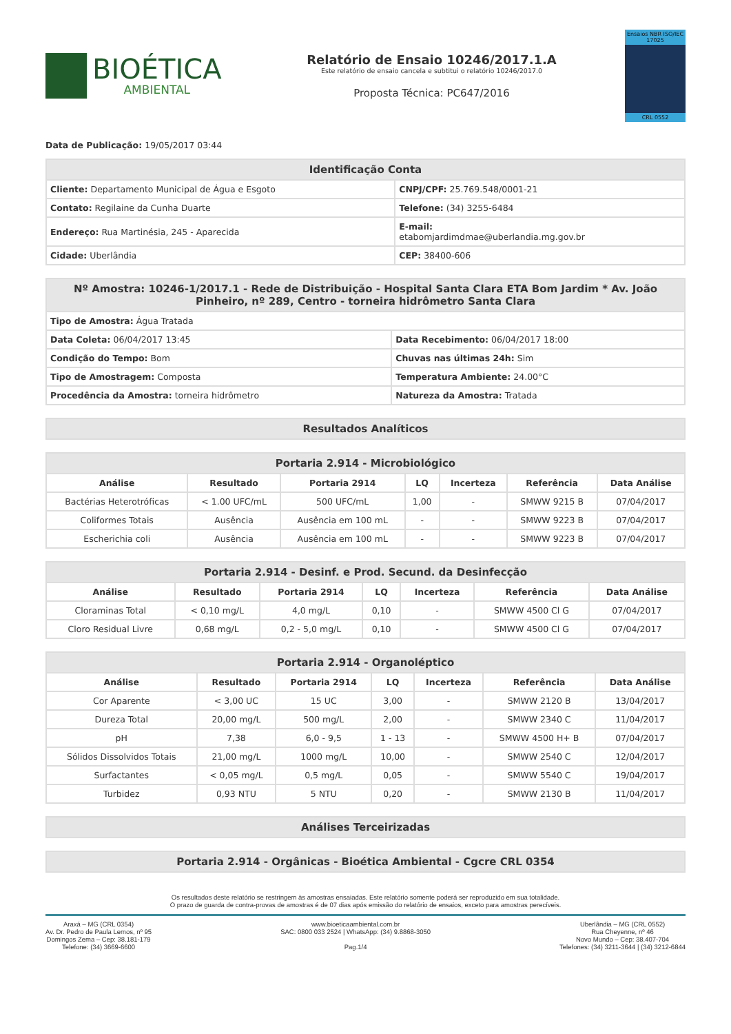BIOÉTICA
AMBIENTAL
Relatório de Ensaio 10246/2017.1.A
Este relatório de ensaio cancela e subtitui o relatório 10246/2017.0
Proposta Técnica: PC647/2016
Ensaios NBR ISO/IEC 17025
CRL 0552
Data de Publicação: 19/05/2017 03:44
| Identificação Conta | |
| --- | --- |
| Cliente: Departamento Municipal de Água e Esgoto | CNPJ/CPF: 25.769.548/0001-21 |
| Contato: Regilaine da Cunha Duarte | Telefone: (34) 3255-6484 |
| Endereço: Rua Martinésia, 245 - Aparecida | E-mail: etabomjardimdmae@uberlandia.mg.gov.br |
| Cidade: Uberlândia | CEP: 38400-606 |
| Nº Amostra: 10246-1/2017.1 - Rede de Distribuição - Hospital Santa Clara ETA Bom Jardim * Av. João Pinheiro, nº 289, Centro - torneira hidrômetro Santa Clara | |
| --- | --- |
| Tipo de Amostra: Água Tratada | |
| Data Coleta: 06/04/2017 13:45 | Data Recebimento: 06/04/2017 18:00 |
| Condição do Tempo: Bom | Chuvas nas últimas 24h: Sim |
| Tipo de Amostragem: Composta | Temperatura Ambiente: 24.00°C |
| Procedência da Amostra: torneira hidrômetro | Natureza da Amostra: Tratada |
| Resultados Analíticos |
| --- |
| Portaria 2.914 - Microbiológico | | | | | | |
| --- | --- | --- | --- | --- | --- | --- |
| Análise | Resultado | Portaria 2914 | LQ | Incerteza | Referência | Data Análise |
| Bactérias Heterotróficas | < 1.00 UFC/mL | 500 UFC/mL | 1,00 | - | SMWW 9215 B | 07/04/2017 |
| Coliformes Totais | Ausência | Ausência em 100 mL | - | - | SMWW 9223 B | 07/04/2017 |
| Escherichia coli | Ausência | Ausência em 100 mL | - | - | SMWW 9223 B | 07/04/2017 |
| Portaria 2.914 - Desinf. e Prod. Secund. da Desinfecção | | | | | | |
| --- | --- | --- | --- | --- | --- | --- |
| Análise | Resultado | Portaria 2914 | LQ | Incerteza | Referência | Data Análise |
| Cloraminas Total | < 0,10 mg/L | 4,0 mg/L | 0,10 | - | SMWW 4500 Cl G | 07/04/2017 |
| Cloro Residual Livre | 0,68 mg/L | 0,2 - 5,0 mg/L | 0,10 | - | SMWW 4500 Cl G | 07/04/2017 |
| Portaria 2.914 - Organoléptico | | | | | | |
| --- | --- | --- | --- | --- | --- | --- |
| Análise | Resultado | Portaria 2914 | LQ | Incerteza | Referência | Data Análise |
| Cor Aparente | < 3,00 UC | 15 UC | 3,00 | - | SMWW 2120 B | 13/04/2017 |
| Dureza Total | 20,00 mg/L | 500 mg/L | 2,00 | - | SMWW 2340 C | 11/04/2017 |
| pH | 7,38 | 6,0 - 9,5 | 1 - 13 | - | SMWW 4500 H+ B | 07/04/2017 |
| Sólidos Dissolvidos Totais | 21,00 mg/L | 1000 mg/L | 10,00 | - | SMWW 2540 C | 12/04/2017 |
| Surfactantes | < 0,05 mg/L | 0,5 mg/L | 0,05 | - | SMWW 5540 C | 19/04/2017 |
| Turbidez | 0,93 NTU | 5 NTU | 0,20 | - | SMWW 2130 B | 11/04/2017 |
| Análises Terceirizadas |
| --- |
| Portaria 2.914 - Orgânicas - Bioética Ambiental - Cgcre CRL 0354 |
| --- |
Os resultados deste relatório se restringem às amostras ensaiadas. Este relatório somente poderá ser reproduzido em sua totalidade.
O prazo de guarda de contra-provas de amostras é de 07 dias após emissão do relatório de ensaios, exceto para amostras perecíveis.
Araxá – MG (CRL 0354)
Av. Dr. Pedro de Paula Lemos, nº 95
Domingos Zema – Cep: 38.181-179
Telefone: (34) 3669-6600
www.bioeticaambiental.com.br
SAC: 0800 033 2524 | WhatsApp: (34) 9.8868-3050
Pag.1/4
Uberlândia – MG (CRL 0552)
Rua Cheyenne, nº 46
Novo Mundo – Cep: 38.407-704
Telefones: (34) 3211-3644 | (34) 3212-6844